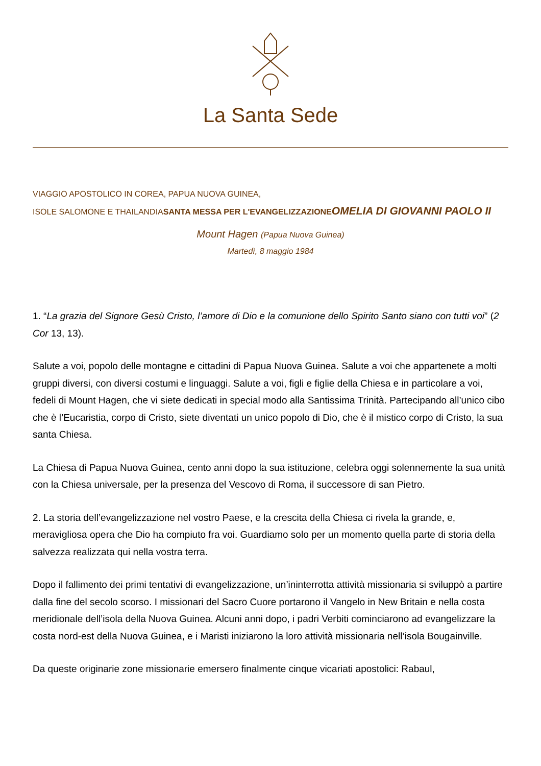La Santa Sede
VIAGGIO APOSTOLICO IN COREA, PAPUA NUOVA GUINEA,
ISOLE SALOMONE E THAILANDIASANTA MESSA PER L'EVANGELIZZAZIONE OMELIA DI GIOVANNI PAOLO II
Mount Hagen (Papua Nuova Guinea)
Martedì, 8 maggio 1984
1. “La grazia del Signore Gesù Cristo, l’amore di Dio e la comunione dello Spirito Santo siano con tutti voi” (2 Cor 13, 13).
Salute a voi, popolo delle montagne e cittadini di Papua Nuova Guinea. Salute a voi che appartenete a molti gruppi diversi, con diversi costumi e linguaggi. Salute a voi, figli e figlie della Chiesa e in particolare a voi, fedeli di Mount Hagen, che vi siete dedicati in special modo alla Santissima Trinità. Partecipando all’unico cibo che è l’Eucaristia, corpo di Cristo, siete diventati un unico popolo di Dio, che è il mistico corpo di Cristo, la sua santa Chiesa.
La Chiesa di Papua Nuova Guinea, cento anni dopo la sua istituzione, celebra oggi solennemente la sua unità con la Chiesa universale, per la presenza del Vescovo di Roma, il successore di san Pietro.
2. La storia dell’evangelizzazione nel vostro Paese, e la crescita della Chiesa ci rivela la grande, e, meravigliosa opera che Dio ha compiuto fra voi. Guardiamo solo per un momento quella parte di storia della salvezza realizzata qui nella vostra terra.
Dopo il fallimento dei primi tentativi di evangelizzazione, un’ininterrotta attività missionaria si sviluppò a partire dalla fine del secolo scorso. I missionari del Sacro Cuore portarono il Vangelo in New Britain e nella costa meridionale dell’isola della Nuova Guinea. Alcuni anni dopo, i padri Verbiti cominciarono ad evangelizzare la costa nord-est della Nuova Guinea, e i Maristi iniziarono la loro attività missionaria nell’isola Bougainville.
Da queste originarie zone missionarie emersero finalmente cinque vicariati apostolici: Rabaul,